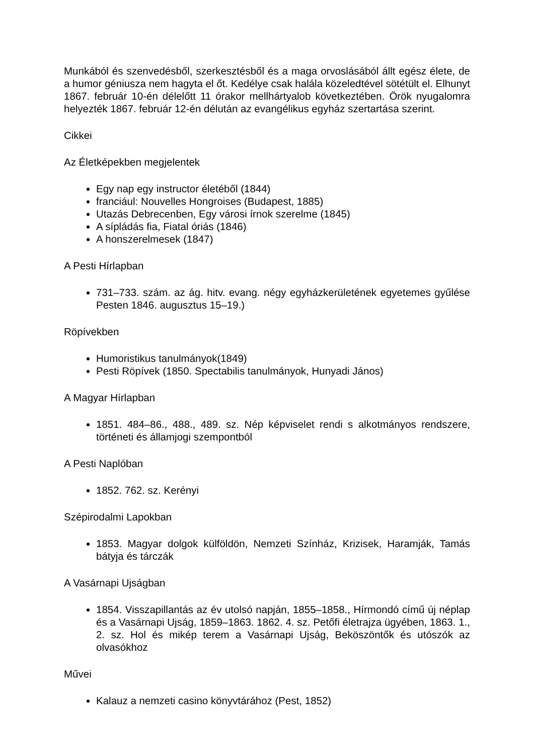Munkából és szenvedésből, szerkesztésből és a maga orvoslásából állt egész élete, de a humor géniusza nem hagyta el őt. Kedélye csak halála közeledtével sötétült el. Elhunyt 1867. február 10-én délelőtt 11 órakor mellhártyalob következtében. Örök nyugalomra helyezték 1867. február 12-én délután az evangélikus egyház szertartása szerint.
Cikkei
Az Életképekben megjelentek
Egy nap egy instructor életéből (1844)
franciául: Nouvelles Hongroises (Budapest, 1885)
Utazás Debrecenben, Egy városi írnok szerelme (1845)
A sípládás fia, Fiatal óriás (1846)
A honszerelmesek (1847)
A Pesti Hírlapban
731–733. szám. az ág. hitv. evang. négy egyházkerületének egyetemes gyűlése Pesten 1846. augusztus 15–19.)
Röpívekben
Humoristikus tanulmányok(1849)
Pesti Röpívek (1850. Spectabilis tanulmányok, Hunyadi János)
A Magyar Hírlapban
1851. 484–86., 488., 489. sz. Nép képviselet rendi s alkotmányos rendszere, történeti és államjogi szempontból
A Pesti Naplóban
1852. 762. sz. Kerényi
Szépirodalmi Lapokban
1853. Magyar dolgok külföldön, Nemzeti Színház, Krizisek, Haramják, Tamás bátyja és tárczák
A Vasárnapi Ujságban
1854. Visszapillantás az év utolsó napján, 1855–1858., Hírmondó című új néplap és a Vasárnapi Ujság, 1859–1863. 1862. 4. sz. Petőfi életrajza ügyében, 1863. 1., 2. sz. Hol és mikép terem a Vasárnapi Ujság, Beköszöntők és utószók az olvasókhoz
Művei
Kalauz a nemzeti casino könyvtárához (Pest, 1852)